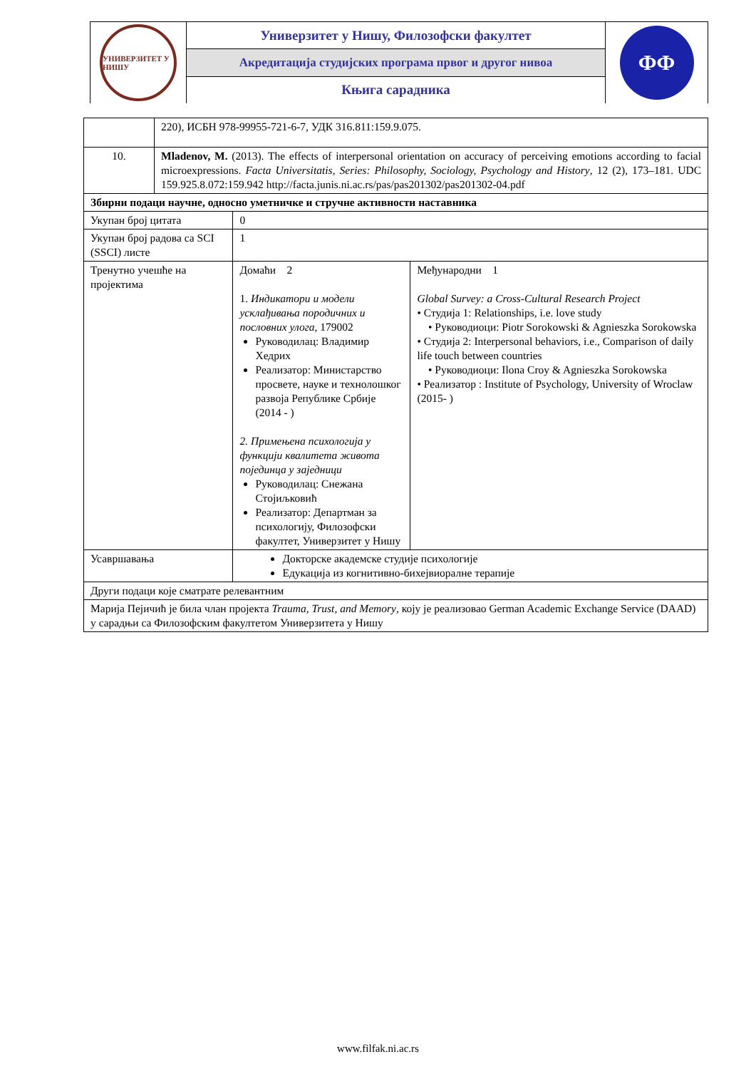УНИВЕРЗИТЕТ У НИШУ
Универзитет у Нишу, Филозофски факултет
Акредитација студијских програма првог и другог нивоа
Књига сарадника
ФФ
| | 220), ИСБН 978-99955-721-6-7, УДК 316.811:159.9.075. | | |
| 10. | Mladenov, M. (2013). The effects of interpersonal orientation on accuracy of perceiving emotions according to facial microexpressions. Facta Universitatis, Series: Philosophy, Sociology, Psychology and History , 12 (2), 173–181. UDC 159.925.8.072:159.942 http://facta.junis.ni.ac.rs/pas/pas201302/pas201302-04.pdf | | |
| Збирни подаци научне, односно уметничке и стручне активности наставника | | | |
| Укупан број цитата | | 0 | |
| Укупан број радова са SCI (SSCI) листе | | 1 | |
| Тренутно учешће на пројектима | | Домаћи 2 1. Индикатори и модели усклађивања породичних и пословних улога , 179002 Руководилац: Владимир Хедрих Реализатор: Министарство просвете, науке и технолошког развоја Републике Србије (2014 - ) 2. Примењена психологија у функцији квалитета живота појединца у заједници Руководилац: Снежана Стојиљковић Реализатор: Департман за психологију, Филозофски факултет, Универзитет у Нишу | Међународни 1 Global Survey: a Cross-Cultural Research Project • Студија 1: Relationships, i.e. love study • Руководиоци: Piotr Sorokowski & Agnieszka Sorokowska • Студија 2: Interpersonal behaviors, i.e., Comparison of daily life touch between countries • Руководиоци: Ilona Croy & Agnieszka Sorokowska • Реализатор : Institute of Psychology, University of Wroclaw (2015- ) |
| Усавршавања | | Докторске академске студије психологије Едукација из когнитивно-бихејвиоралне терапије | |
| Други подаци које сматрате релевантним | | | |
| Марија Пејичић је била члан пројекта Trauma, Trust, and Memory , коју је реализовао German Academic Exchange Service (DAAD) у сарадњи са Филозофским факултетом Универзитета у Нишу | | | |
www.filfak.ni.ac.rs